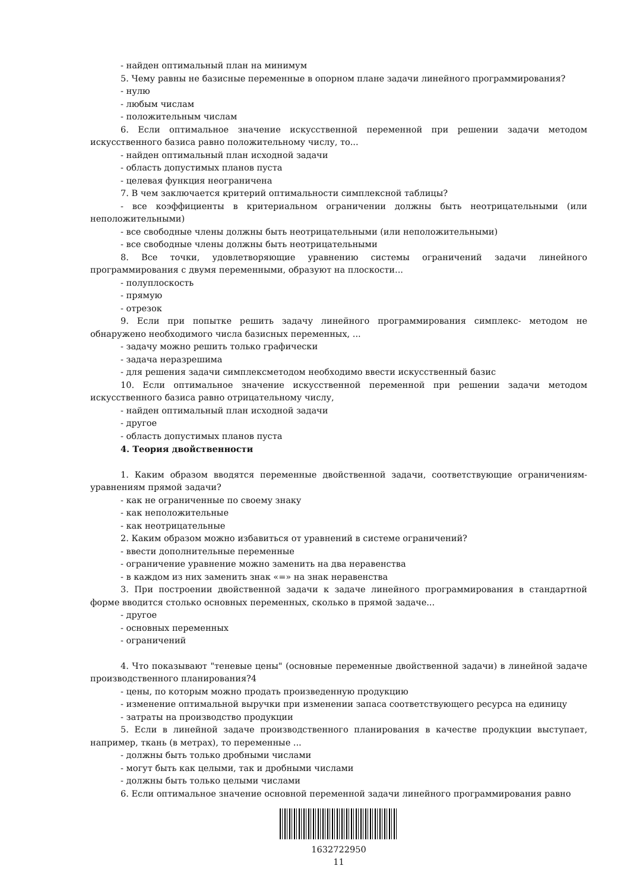- найден оптимальный план на минимум
5. Чему равны не базисные переменные в опорном плане задачи линейного программирования?
- нулю
- любым числам
- положительным числам
6. Если оптимальное значение искусственной переменной при решении задачи методом искусственного базиса равно положительному числу, то...
- найден оптимальный план исходной задачи
- область допустимых планов пуста
- целевая функция неограничена
7. В чем заключается критерий оптимальности симплексной таблицы?
- все коэффициенты в критериальном ограничении должны быть неотрицательными (или неположительными)
- все свободные члены должны быть неотрицательными (или неположительными)
- все свободные члены должны быть неотрицательными
8. Все точки, удовлетворяющие уравнению системы ограничений задачи линейного программирования с двумя переменными, образуют на плоскости...
- полуплоскость
- прямую
- отрезок
9. Если при попытке решить задачу линейного программирования симплекс- методом не обнаружено необходимого числа базисных переменных, ...
- задачу можно решить только графически
- задача неразрешима
- для решения задачи симплексметодом необходимо ввести искусственный базис
10. Если оптимальное значение искусственной переменной при решении задачи методом искусственного базиса равно отрицательному числу,
- найден оптимальный план исходной задачи
- другое
- область допустимых планов пуста
4. Теория двойственности
1. Каким образом вводятся переменные двойственной задачи, соответствующие ограничениям-уравнениям прямой задачи?
- как не ограниченные по своему знаку
- как неположительные
- как неотрицательные
2. Каким образом можно избавиться от уравнений в системе ограничений?
- ввести дополнительные переменные
- ограничение уравнение можно заменить на два неравенства
- в каждом из них заменить знак «=» на знак неравенства
3. При построении двойственной задачи к задаче линейного программирования в стандартной форме вводится столько основных переменных, сколько в прямой задаче...
- другое
- основных переменных
- ограничений
4. Что показывают "теневые цены" (основные переменные двойственной задачи) в линейной задаче производственного планирования?4
- цены, по которым можно продать произведенную продукцию
- изменение оптимальной выручки при изменении запаса соответствующего ресурса на единицу
- затраты на производство продукции
5. Если в линейной задаче производственного планирования в качестве продукции выступает, например, ткань (в метрах), то переменные ...
- должны быть только дробными числами
- могут быть как целыми, так и дробными числами
- должны быть только целыми числами
6. Если оптимальное значение основной переменной задачи линейного программирования равно
1632722950
11